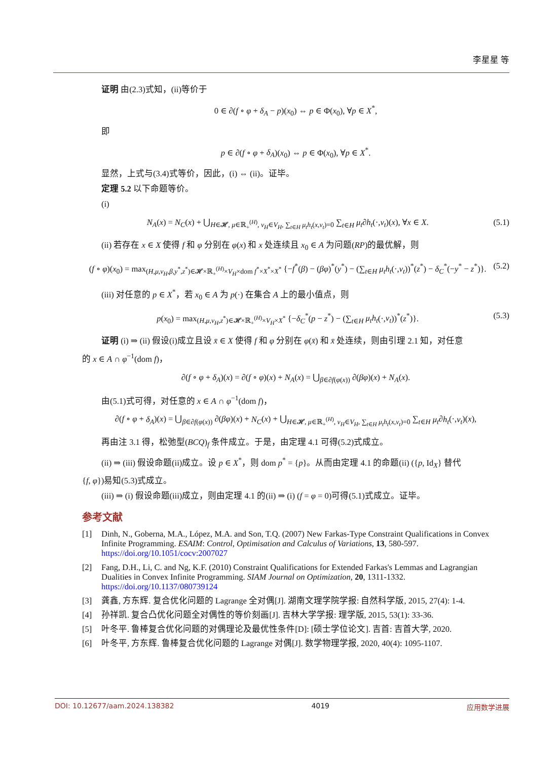李星星 等
证明 由(2.3)式知，(ii)等价于
0 ∈ ∂(f ∘ φ + δ<sub>A</sub> − p)(x<sub>0</sub>) ⇔ p ∈ Φ(x<sub>0</sub>), ∀p ∈ X<sup>*</sup>,
即
p ∈ ∂(f ∘ φ + δ<sub>A</sub>)(x<sub>0</sub>) ⇔ p ∈ Φ(x<sub>0</sub>), ∀p ∈ X<sup>*</sup>.
显然，上式与(3.4)式等价，因此，(i) ⇔ (ii)。证毕。
定理 5.2 以下命题等价。
(i)
N<sub>A</sub>(x) = N<sub>C</sub>(x) + ⋃<sub>H∈𝓗, μ∈ℝ<sub>+</sub><sup>(H)</sup>, v<sub>H</sub>∈V<sub>H</sub>, ∑<sub>t∈H</sub> μ<sub>t</sub>h<sub>t</sub>(x,v<sub>t</sub>)=0</sub> ∑<sub>t∈H</sub> μ<sub>t</sub>∂h<sub>t</sub>(·,v<sub>t</sub>)(x), ∀x ∈ X. (5.1)
(ii) 若存在 x ∈ X 使得 f 和 φ 分别在 φ(x) 和 x 处连续且 x<sub>0</sub> ∈ A 为问题(RP)的最优解，则
(f ∘ φ)(x<sub>0</sub>) = max<sub>(H,μ,v<sub>H</sub>,β,y<sup>*</sup>,z<sup>*</sup>)∈𝓗×ℝ<sub>+</sub><sup>(H)</sup>×V<sub>H</sub>×dom f<sup>*</sup>×X<sup>*</sup>×X<sup>*</sup></sub> {−f<sup>*</sup>(β) − (βφ)<sup>*</sup>(y<sup>*</sup>) − (∑<sub>t∈H</sub> μ<sub>t</sub>h<sub>t</sub>(·,v<sub>t</sub>))<sup>*</sup>(z<sup>*</sup>) − δ<sub>C</sub><sup>*</sup>(−y<sup>*</sup> − z<sup>*</sup>)}. (5.2)
(iii) 对任意的 p ∈ X<sup>*</sup>，若 x<sub>0</sub> ∈ A 为 p(·) 在集合 A 上的最小值点，则
p(x<sub>0</sub>) = max<sub>(H,μ,v<sub>H</sub>,z<sup>*</sup>)∈𝓗×ℝ<sub>+</sub><sup>(H)</sup>×V<sub>H</sub>×X<sup>*</sup></sub> {−δ<sub>C</sub><sup>*</sup>(p − z<sup>*</sup>) − (∑<sub>t∈H</sub> μ<sub>t</sub>h<sub>t</sub>(·,v<sub>t</sub>))<sup>*</sup>(z<sup>*</sup>)}. (5.3)
证明 (i) ⇒ (ii) 假设(i)成立且设 x̄ ∈ X 使得 f 和 φ 分别在 φ(x̄) 和 x̄ 处连续，则由引理 2.1 知，对任意
的 x ∈ A ∩ φ<sup>−1</sup>(dom f)，
∂(f ∘ φ + δ<sub>A</sub>)(x) = ∂(f ∘ φ)(x) + N<sub>A</sub>(x) = ⋃<sub>β∈∂f(φ(x))</sub> ∂(βφ)(x) + N<sub>A</sub>(x).
由(5.1)式可得，对任意的 x ∈ A ∩ φ<sup>−1</sup>(dom f)，
∂(f ∘ φ + δ<sub>A</sub>)(x) = ⋃<sub>β∈∂f(φ(x))</sub> ∂(βφ)(x) + N<sub>C</sub>(x) + ⋃<sub>H∈𝓗, μ∈ℝ<sub>+</sub><sup>(H)</sup>, v<sub>H</sub>∈V<sub>H</sub>, ∑<sub>t∈H</sub> μ<sub>t</sub>h<sub>t</sub>(x,v<sub>t</sub>)=0</sub> ∑<sub>t∈H</sub> μ<sub>t</sub>∂h<sub>t</sub>(·,v<sub>t</sub>)(x),
再由注 3.1 得，松弛型(BCQ)<sub>f</sub> 条件成立。于是，由定理 4.1 可得(5.2)式成立。
(ii) ⇒ (iii) 假设命题(ii)成立。设 p ∈ X<sup>*</sup>，则 dom p<sup>*</sup> = {p}。从而由定理 4.1 的命题(ii) ({p, Id<sub>X</sub>} 替代
{f, φ})易知(5.3)式成立。
(iii) ⇒ (i) 假设命题(iii)成立，则由定理 4.1 的(ii) ⇒ (i) (f = φ = 0)可得(5.1)式成立。证毕。
参考文献
[1] Dinh, N., Goberna, M.A., López, M.A. and Son, T.Q. (2007) New Farkas-Type Constraint Qualifications in Convex Infinite Programming. ESAIM: Control, Optimisation and Calculus of Variations, 13, 580-597.
https://doi.org/10.1051/cocv:2007027
[2] Fang, D.H., Li, C. and Ng, K.F. (2010) Constraint Qualifications for Extended Farkas's Lemmas and Lagrangian Dualities in Convex Infinite Programming. SIAM Journal on Optimization, 20, 1311-1332.
https://doi.org/10.1137/080739124
[3] 龚鑫, 方东辉. 复合优化问题的 Lagrange 全对偶[J]. 湖南文理学院学报: 自然科学版, 2015, 27(4): 1-4.
[4] 孙祥凯. 复合凸优化问题全对偶性的等价刻画[J]. 吉林大学学报: 理学版, 2015, 53(1): 33-36.
[5] 叶冬平. 鲁棒复合优化问题的对偶理论及最优性条件[D]: [硕士学位论文]. 吉首: 吉首大学, 2020.
[6] 叶冬平, 方东辉. 鲁棒复合优化问题的 Lagrange 对偶[J]. 数学物理学报, 2020, 40(4): 1095-1107.
DOI: 10.12677/aam.2024.138382 4019 应用数学进展